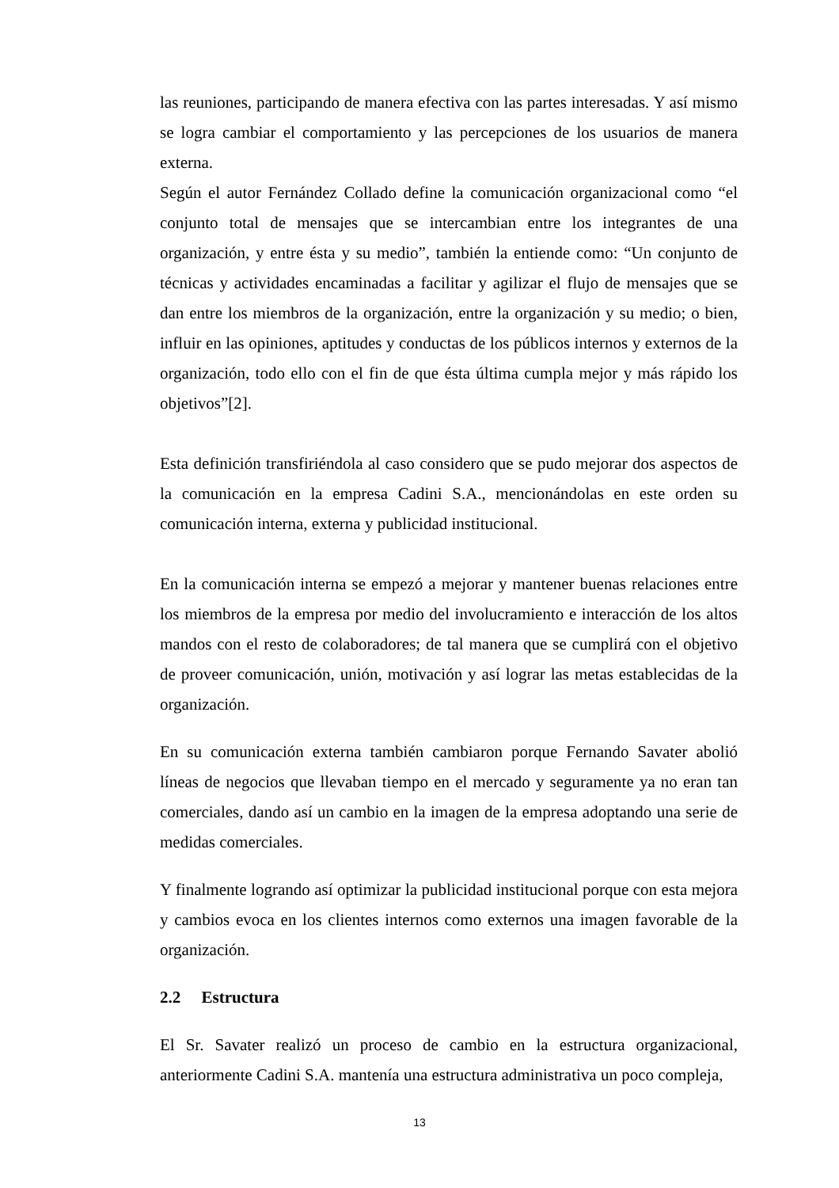las reuniones, participando de manera efectiva con las partes interesadas. Y así mismo se logra cambiar el comportamiento y las percepciones de los usuarios de manera externa.
Según el autor Fernández Collado define la comunicación organizacional como “el conjunto total de mensajes que se intercambian entre los integrantes de una organización, y entre ésta y su medio”, también la entiende como: “Un conjunto de técnicas y actividades encaminadas a facilitar y agilizar el flujo de mensajes que se dan entre los miembros de la organización, entre la organización y su medio; o bien, influir en las opiniones, aptitudes y conductas de los públicos internos y externos de la organización, todo ello con el fin de que ésta última cumpla mejor y más rápido los objetivos”[2].
Esta definición transfiriéndola al caso considero que se pudo mejorar dos aspectos de la comunicación en la empresa Cadini S.A., mencionándolas en este orden su comunicación interna, externa y publicidad institucional.
En la comunicación interna se empezó a mejorar y mantener buenas relaciones entre los miembros de la empresa por medio del involucramiento e interacción de los altos mandos con el resto de colaboradores; de tal manera que se cumplirá con el objetivo de proveer comunicación, unión, motivación y así lograr las metas establecidas de la organización.
En su comunicación externa también cambiaron porque Fernando Savater abolió líneas de negocios que llevaban tiempo en el mercado y seguramente ya no eran tan comerciales, dando así un cambio en la imagen de la empresa adoptando una serie de medidas comerciales.
Y finalmente logrando así optimizar la publicidad institucional porque con esta mejora y cambios evoca en los clientes internos como externos una imagen favorable de la organización.
2.2 Estructura
El Sr. Savater realizó un proceso de cambio en la estructura organizacional, anteriormente Cadini S.A. mantenía una estructura administrativa un poco compleja,
13